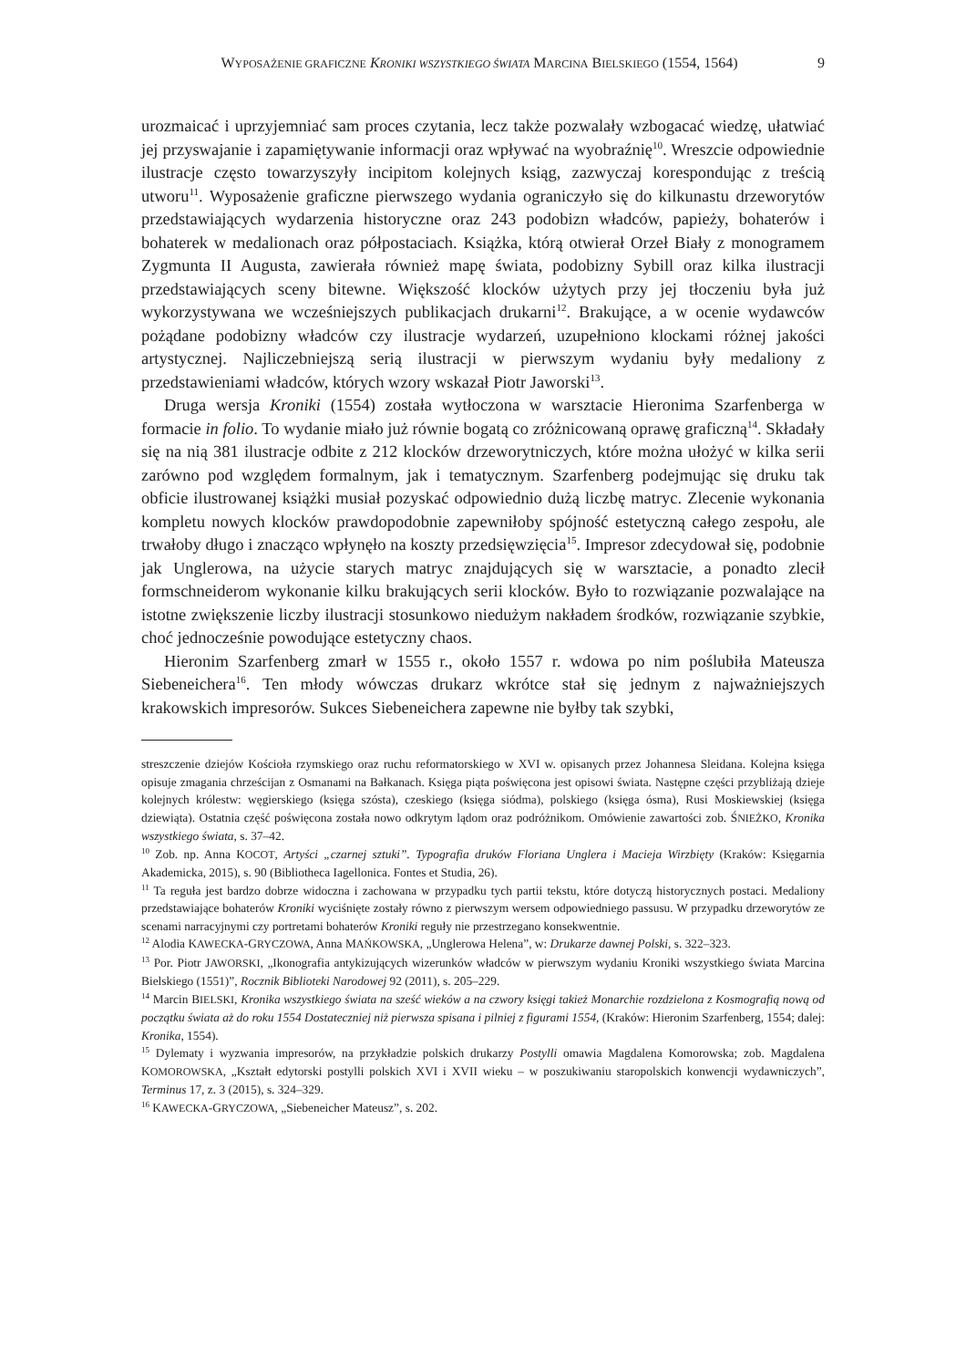WYPOSAŻENIE GRAFICZNE KRONIKI WSZYSTKIEGO ŚWIATA MARCINA BIELSKIEGO (1554, 1564) 9
urozmaicać i uprzyjemniać sam proces czytania, lecz także pozwalały wzbogacać wiedzę, ułatwiać jej przyswajanie i zapamiętywanie informacji oraz wpływać na wyobraźnię<sup>10</sup>. Wreszcie odpowiednie ilustracje często towarzyszyły incipitom kolejnych ksiąg, zazwyczaj korespondując z treścią utworu<sup>11</sup>. Wyposażenie graficzne pierwszego wydania ograniczyło się do kilkunastu drzeworytów przedstawiających wydarzenia historyczne oraz 243 podobizn władców, papieży, bohaterów i bohaterek w medalionach oraz półpostaciach. Książka, którą otwierał Orzeł Biały z monogramem Zygmunta II Augusta, zawierała również mapę świata, podobizny Sybill oraz kilka ilustracji przedstawiających sceny bitewne. Większość klocków użytych przy jej tłoczeniu była już wykorzystywana we wcześniejszych publikacjach drukarni<sup>12</sup>. Brakujące, a w ocenie wydawców pożądane podobizny władców czy ilustracje wydarzeń, uzupełniono klockami różnej jakości artystycznej. Najliczebniejszą serią ilustracji w pierwszym wydaniu były medaliony z przedstawieniami władców, których wzory wskazał Piotr Jaworski<sup>13</sup>.
Druga wersja Kroniki (1554) została wytłoczona w warsztacie Hieronima Szarfenberga w formacie in folio. To wydanie miało już równie bogatą co zróżnicowaną oprawę graficzną<sup>14</sup>. Składały się na nią 381 ilustracje odbite z 212 klocków drzeworytniczych, które można ułożyć w kilka serii zarówno pod względem formalnym, jak i tematycznym. Szarfenberg podejmując się druku tak obficie ilustrowanej książki musiał pozyskać odpowiednio dużą liczbę matryc. Zlecenie wykonania kompletu nowych klocków prawdopodobnie zapewniłoby spójność estetyczną całego zespołu, ale trwałoby długo i znacząco wpłynęło na koszty przedsięwzięcia<sup>15</sup>. Impresor zdecydował się, podobnie jak Unglerowa, na użycie starych matryc znajdujących się w warsztacie, a ponadto zlecił formschneiderom wykonanie kilku brakujących serii klocków. Było to rozwiązanie pozwalające na istotne zwiększenie liczby ilustracji stosunkowo niedużym nakładem środków, rozwiązanie szybkie, choć jednocześnie powodujące estetyczny chaos.
Hieronim Szarfenberg zmarł w 1555 r., około 1557 r. wdowa po nim poślubiła Mateusza Siebeneichera<sup>16</sup>. Ten młody wówczas drukarz wkrótce stał się jednym z najważniejszych krakowskich impresorów. Sukces Siebeneichera zapewne nie byłby tak szybki,
streszczenie dziejów Kościoła rzymskiego oraz ruchu reformatorskiego w XVI w. opisanych przez Johannesa Sleidana. Kolejna księga opisuje zmagania chrześcijan z Osmanami na Bałkanach. Księga piąta poświęcona jest opisowi świata. Następne części przybliżają dzieje kolejnych królestw: węgierskiego (księga szósta), czeskiego (księga siódma), polskiego (księga ósma), Rusi Moskiewskiej (księga dziewiąta). Ostatnia część poświęcona została nowo odkrytym lądom oraz podróżnikom. Omówienie zawartości zob. ŚNIEŻKO, Kronika wszystkiego świata, s. 37–42.
<sup>10</sup> Zob. np. Anna KOCOT, Artyści „czarnej sztuki”. Typografia druków Floriana Unglera i Macieja Wirzbięty (Kraków: Księgarnia Akademicka, 2015), s. 90 (Bibliotheca Iagellonica. Fontes et Studia, 26).
<sup>11</sup> Ta reguła jest bardzo dobrze widoczna i zachowana w przypadku tych partii tekstu, które dotyczą historycznych postaci. Medaliony przedstawiające bohaterów Kroniki wyciśnięte zostały równo z pierwszym wersem odpowiedniego passusu. W przypadku drzeworytów ze scenami narracyjnymi czy portretami bohaterów Kroniki reguły nie przestrzegano konsekwentnie.
<sup>12</sup> Alodia KAWECKA-GRYCZOWA, Anna MAŃKOWSKA, „Unglerowa Helena”, w: Drukarze dawnej Polski, s. 322–323.
<sup>13</sup> Por. Piotr JAWORSKI, „Ikonografia antykizujących wizerunków władców w pierwszym wydaniu Kroniki wszystkiego świata Marcina Bielskiego (1551)”, Rocznik Biblioteki Narodowej 92 (2011), s. 205–229.
<sup>14</sup> Marcin BIELSKI, Kronika wszystkiego świata na sześć wieków a na czwory księgi takież Monarchie rozdzielona z Kosmografią nową od początku świata aż do roku 1554 Dostateczniej niż pierwsza spisana i pilniej z figurami 1554, (Kraków: Hieronim Szarfenberg, 1554; dalej: Kronika, 1554).
<sup>15</sup> Dylematy i wyzwania impresorów, na przykładzie polskich drukarzy Postylli omawia Magdalena Komorowska; zob. Magdalena KOMOROWSKA, „Kształt edytorski postylli polskich XVI i XVII wieku – w poszukiwaniu staropolskich konwencji wydawniczych”, Terminus 17, z. 3 (2015), s. 324–329.
<sup>16</sup> KAWECKA-GRYCZOWA, „Siebeneicher Mateusz”, s. 202.